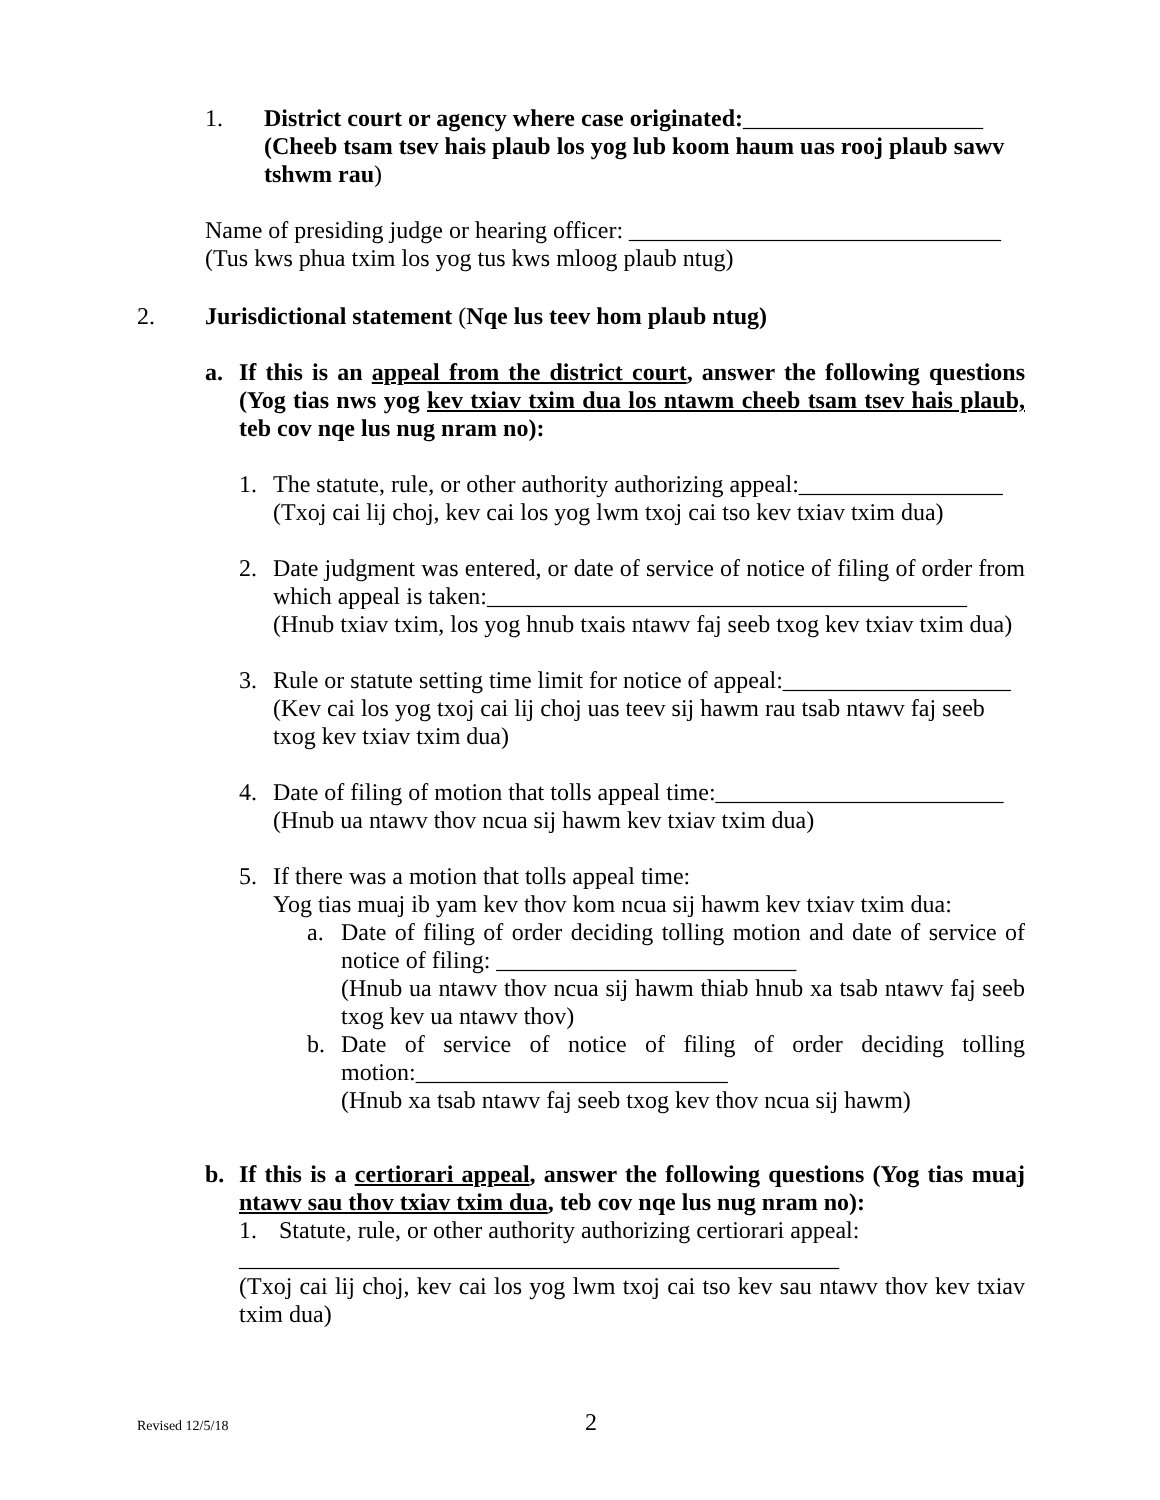1. District court or agency where case originated:____________________
(Cheeb tsam tsev hais plaub los yog lub koom haum uas rooj plaub sawv tshwm rau)
Name of presiding judge or hearing officer: _______________________________
(Tus kws phua txim los yog tus kws mloog plaub ntug)
2. Jurisdictional statement (Nqe lus teev hom plaub ntug)
a. If this is an appeal from the district court, answer the following questions (Yog tias nws yog kev txiav txim dua los ntawm cheeb tsam tsev hais plaub, teb cov nqe lus nug nram no):
1. The statute, rule, or other authority authorizing appeal:_________________
(Txoj cai lij choj, kev cai los yog lwm txoj cai tso kev txiav txim dua)
2. Date judgment was entered, or date of service of notice of filing of order from which appeal is taken:________________________________________
(Hnub txiav txim, los yog hnub txais ntawv faj seeb txog kev txiav txim dua)
3. Rule or statute setting time limit for notice of appeal:___________________
(Kev cai los yog txoj cai lij choj uas teev sij hawm rau tsab ntawv faj seeb txog kev txiav txim dua)
4. Date of filing of motion that tolls appeal time:________________________
(Hnub ua ntawv thov ncua sij hawm kev txiav txim dua)
5. If there was a motion that tolls appeal time:
Yog tias muaj ib yam kev thov kom ncua sij hawm kev txiav txim dua:
a. Date of filing of order deciding tolling motion and date of service of notice of filing: _________________________
(Hnub ua ntawv thov ncua sij hawm thiab hnub xa tsab ntawv faj seeb txog kev ua ntawv thov)
b. Date of service of notice of filing of order deciding tolling motion:__________________________
(Hnub xa tsab ntawv faj seeb txog kev thov ncua sij hawm)
b. If this is a certiorari appeal, answer the following questions (Yog tias muaj ntawv sau thov txiav txim dua, teb cov nqe lus nug nram no):
1. Statute, rule, or other authority authorizing certiorari appeal:
__________________________________________________
(Txoj cai lij choj, kev cai los yog lwm txoj cai tso kev sau ntawv thov kev txiav txim dua)
Revised 12/5/18 2